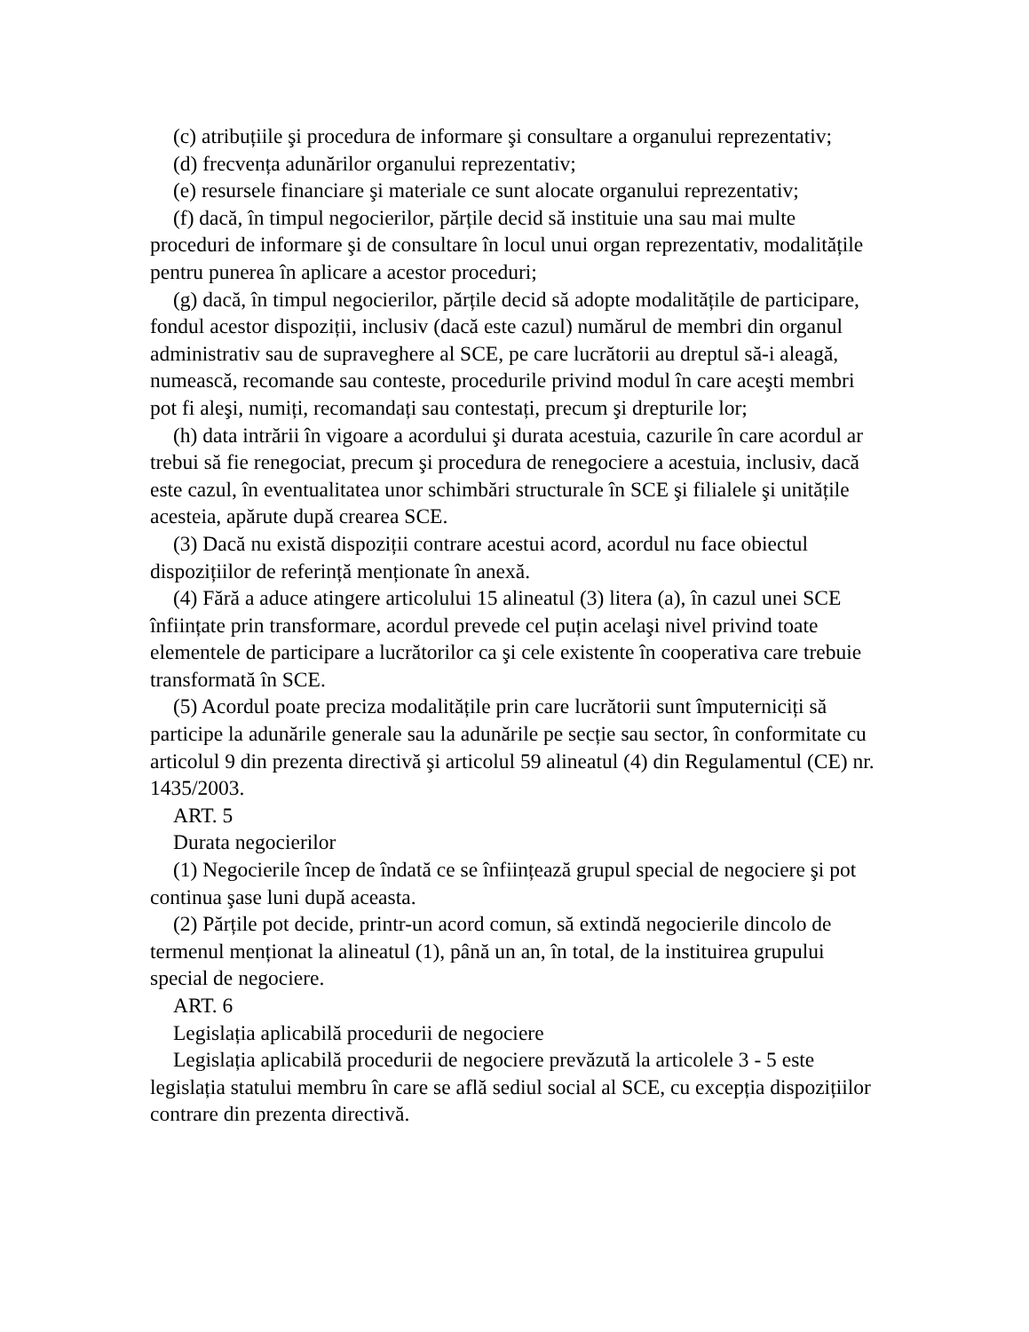(c) atribuțiile şi procedura de informare şi consultare a organului reprezentativ;
(d) frecvența adunărilor organului reprezentativ;
(e) resursele financiare şi materiale ce sunt alocate organului reprezentativ;
(f) dacă, în timpul negocierilor, părțile decid să instituie una sau mai multe proceduri de informare şi de consultare în locul unui organ reprezentativ, modalitățile pentru punerea în aplicare a acestor proceduri;
(g) dacă, în timpul negocierilor, părțile decid să adopte modalitățile de participare, fondul acestor dispoziții, inclusiv (dacă este cazul) numărul de membri din organul administrativ sau de supraveghere al SCE, pe care lucrătorii au dreptul să-i aleagă, numească, recomande sau conteste, procedurile privind modul în care aceşti membri pot fi aleşi, numiți, recomandați sau contestați, precum şi drepturile lor;
(h) data intrării în vigoare a acordului şi durata acestuia, cazurile în care acordul ar trebui să fie renegociat, precum şi procedura de renegociere a acestuia, inclusiv, dacă este cazul, în eventualitatea unor schimbări structurale în SCE şi filialele şi unitățile acesteia, apărute după crearea SCE.
(3) Dacă nu există dispoziții contrare acestui acord, acordul nu face obiectul dispozițiilor de referință menționate în anexă.
(4) Fără a aduce atingere articolului 15 alineatul (3) litera (a), în cazul unei SCE înființate prin transformare, acordul prevede cel puțin acelaşi nivel privind toate elementele de participare a lucrătorilor ca şi cele existente în cooperativa care trebuie transformată în SCE.
(5) Acordul poate preciza modalitățile prin care lucrătorii sunt împuterniciți să participe la adunările generale sau la adunările pe secție sau sector, în conformitate cu articolul 9 din prezenta directivă şi articolul 59 alineatul (4) din Regulamentul (CE) nr. 1435/2003.
ART. 5
Durata negocierilor
(1) Negocierile încep de îndată ce se înființează grupul special de negociere şi pot continua şase luni după aceasta.
(2) Părțile pot decide, printr-un acord comun, să extindă negocierile dincolo de termenul menționat la alineatul (1), până un an, în total, de la instituirea grupului special de negociere.
ART. 6
Legislația aplicabilă procedurii de negociere
Legislația aplicabilă procedurii de negociere prevăzută la articolele 3 - 5 este legislația statului membru în care se află sediul social al SCE, cu excepția dispozițiilor contrare din prezenta directivă.